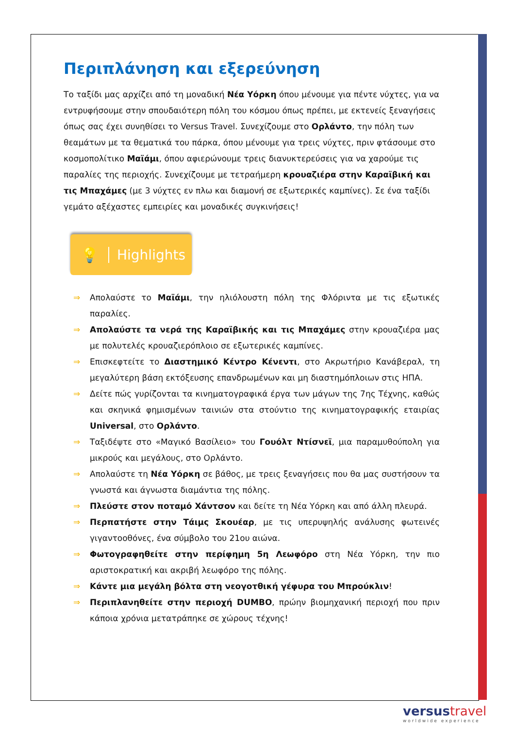Περιπλάνηση και εξερεύνηση
Το ταξίδι μας αρχίζει από τη μοναδική Νέα Υόρκη όπου μένουμε για πέντε νύχτες, για να εντρυφήσουμε στην σπουδαιότερη πόλη του κόσμου όπως πρέπει, με εκτενείς ξεναγήσεις όπως σας έχει συνηθίσει το Versus Travel. Συνεχίζουμε στο Ορλάντο, την πόλη των θεαμάτων με τα θεματικά του πάρκα, όπου μένουμε για τρεις νύχτες, πριν φτάσουμε στο κοσμοπολίτικο Μαϊάμι, όπου αφιερώνουμε τρεις διανυκτερεύσεις για να χαρούμε τις παραλίες της περιοχής. Συνεχίζουμε με τετραήμερη κρουαζιέρα στην Καραϊβική και τις Μπαχάμες (με 3 νύχτες εν πλω και διαμονή σε εξωτερικές καμπίνες). Σε ένα ταξίδι γεμάτο αξέχαστες εμπειρίες και μοναδικές συγκινήσεις!
💡 Highlights
⇒ Απολαύστε το Μαϊάμι, την ηλιόλουστη πόλη της Φλόριντα με τις εξωτικές παραλίες.
⇒ Απολαύστε τα νερά της Καραϊβικής και τις Μπαχάμες στην κρουαζιέρα μας με πολυτελές κρουαζιερόπλοιο σε εξωτερικές καμπίνες.
⇒ Επισκεφτείτε το Διαστημικό Κέντρο Κένεντι, στο Ακρωτήριο Κανάβεραλ, τη μεγαλύτερη βάση εκτόξευσης επανδρωμένων και μη διαστημόπλοιων στις ΗΠΑ.
⇒ Δείτε πώς γυρίζονται τα κινηματογραφικά έργα των μάγων της 7ης Τέχνης, καθώς και σκηνικά φημισμένων ταινιών στα στούντιο της κινηματογραφικής εταιρίας Universal, στο Ορλάντο.
⇒ Ταξιδέψτε στο «Μαγικό Βασίλειο» του Γουόλτ Ντίσνεϊ, μια παραμυθούπολη για μικρούς και μεγάλους, στο Ορλάντο.
⇒ Απολαύστε τη Νέα Υόρκη σε βάθος, με τρεις ξεναγήσεις που θα μας συστήσουν τα γνωστά και άγνωστα διαμάντια της πόλης.
⇒ Πλεύστε στον ποταμό Χάντσον και δείτε τη Νέα Υόρκη και από άλλη πλευρά.
⇒ Περπατήστε στην Τάιμς Σκουέαρ, με τις υπερυψηλής ανάλυσης φωτεινές γιγαντοοθόνες, ένα σύμβολο του 21ου αιώνα.
⇒ Φωτογραφηθείτε στην περίφημη 5η Λεωφόρο στη Νέα Υόρκη, την πιο αριστοκρατική και ακριβή λεωφόρο της πόλης.
⇒ Κάντε μια μεγάλη βόλτα στη νεογοτθική γέφυρα του Μπρούκλιν!
⇒ Περιπλανηθείτε στην περιοχή DUMBO, πρώην βιομηχανική περιοχή που πριν κάποια χρόνια μετατράπηκε σε χώρους τέχνης!
versustravel
worldwide experience